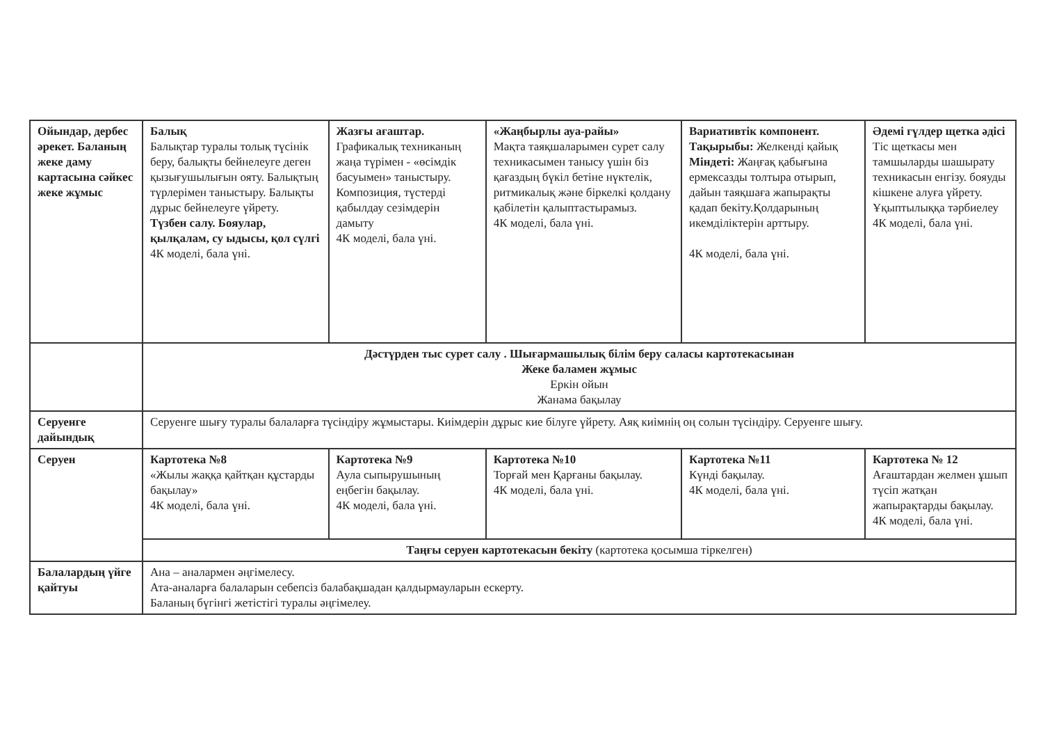| Ойындар, дербес әрекет. Баланың жеке даму картасына сәйкес жеке жұмыс | Балық Балықтар туралы толық түсінік беру, балықты бейнелеуге деген қызығушылығын ояту. Балықтың түрлерімен таныстыру. Балықты дұрыс бейнелеуге үйрету. Түзбен салу. Бояулар, қылқалам, су ыдысы, қол сүлгі 4К моделі, бала үні. | Жазғы ағаштар. Графикалық техниканың жаңа түрімен - «өсімдік басуымен» таныстыру. Композиция, түстерді қабылдау сезімдерін дамыту 4К моделі, бала үні. | «Жаңбырлы ауа-райы» Мақта таяқшаларымен сурет салу техникасымен танысу үшін біз қағаздың бүкіл бетіне нүктелік, ритмикалық және біркелкі қолдану қабілетін қалыптастырамыз. 4К моделі, бала үні. | Вариативтік компонент. Тақырыбы: Желкенді қайық Міндеті: Жаңғақ қабығына ермексазды толтыра отырып, дайын таяқшаға жапырақты қадап бекіту.Қолдарының икемділіктерін арттыру. 4К моделі, бала үні. | Әдемі гүлдер щетка әдісі Тіс щеткасы мен тамшыларды шашырату техникасын енгізу. бояуды кішкене алуға үйрету. Ұқыптылыққа тәрбиелеу 4К моделі, бала үні. |
| | Дәстүрден тыс сурет салу . Шығармашылық білім беру саласы картотекасынан Жеке баламен жұмыс Еркін ойын Жанама бақылау | | | | |
| Серуенге дайындық | Серуенге шығу туралы балаларға түсіндіру жұмыстары. Киімдерін дұрыс кие білуге үйрету. Аяқ киімнің оң солын түсіндіру. Серуенге шығу. | | | | |
| Серуен | Картотека №8 «Жылы жаққа қайтқан құстарды бақылау» 4К моделі, бала үні. | Картотека №9 Аула сыпырушының еңбегін бақылау. 4К моделі, бала үні. | Картотека №10 Торғай мен Қарғаны бақылау. 4К моделі, бала үні. | Картотека №11 Күнді бақылау. 4К моделі, бала үні. | Картотека № 12 Ағаштардан желмен ұшып түсіп жатқан жапырақтарды бақылау. 4К моделі, бала үні. |
| | Таңғы серуен картотекасын бекіту (картотека қосымша тіркелген) | | | | |
| Балалардың үйге қайтуы | Ана – аналармен әңгімелесу. Ата-аналарға балаларын себепсіз балабақшадан қалдырмауларын ескерту. Баланың бүгінгі жетістігі туралы әңгімелеу. | | | | |